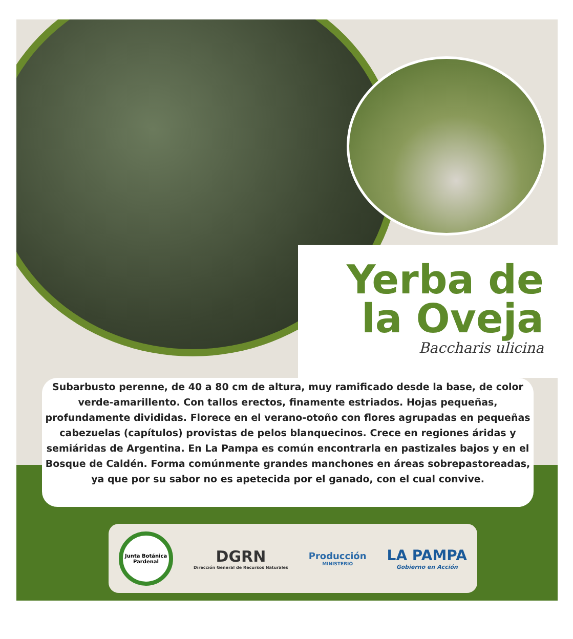Yerba de
la Oveja
Baccharis ulicina
Subarbusto perenne, de 40 a 80 cm de altura, muy ramificado desde la base, de color verde-amarillento. Con tallos erectos, finamente estriados. Hojas pequeñas, profundamente divididas. Florece en el verano-otoño con flores agrupadas en pequeñas cabezuelas (capítulos) provistas de pelos blanquecinos. Crece en regiones áridas y semiáridas de Argentina. En La Pampa es común encontrarla en pastizales bajos y en el Bosque de Caldén. Forma comúnmente grandes manchones en áreas sobrepastoreadas, ya que por su sabor no es apetecida por el ganado, con el cual convive.
Junta Botánica Pardenal
DGRN
Dirección General de Recursos Naturales
Producción
MINISTERIO
LA PAMPA
Gobierno en Acción